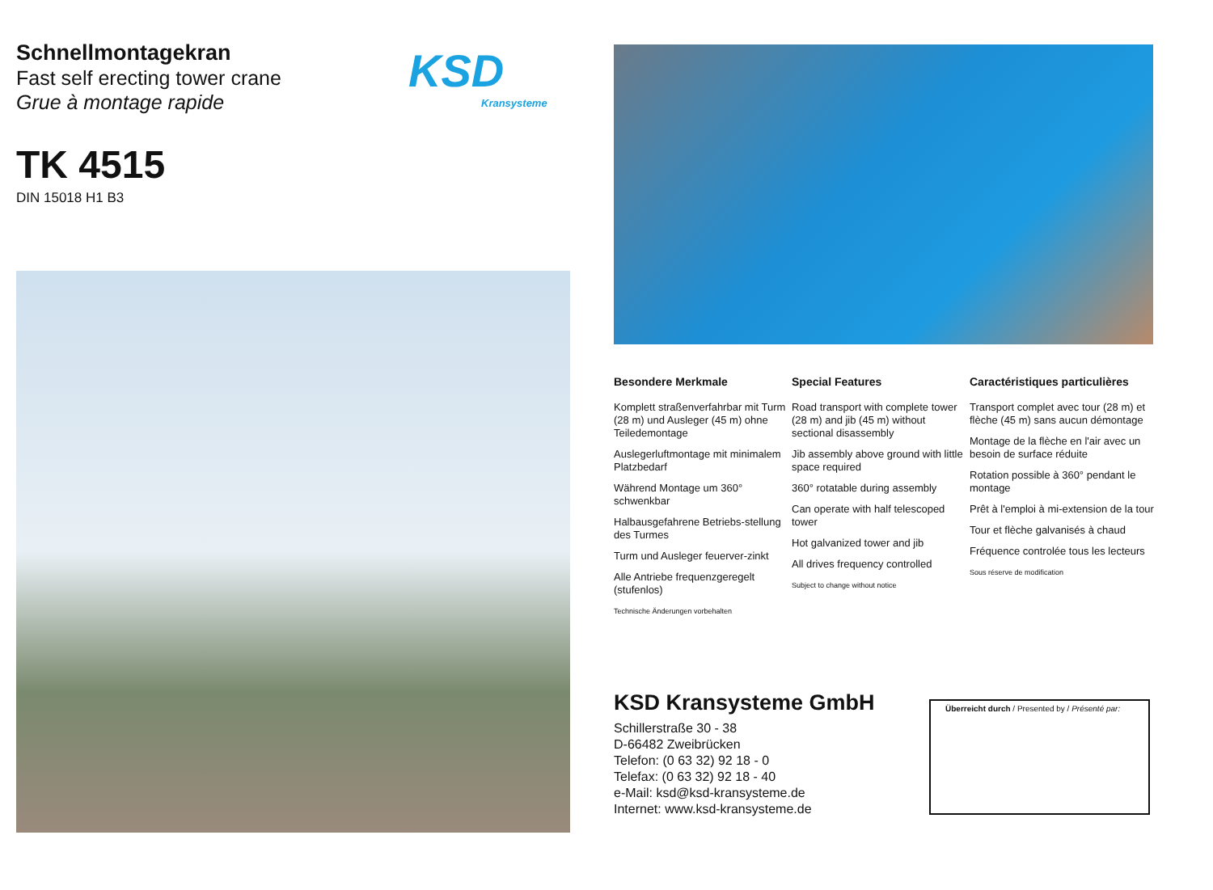Schnellmontagekran
Fast self erecting tower crane
Grue à montage rapide
TK 4515
DIN 15018 H1 B3
KSD
Kransysteme
Besondere Merkmale
Komplett straßenverfahrbar mit Turm (28 m) und Ausleger (45 m) ohne Teiledemontage
Auslegerluftmontage mit minimalem Platzbedarf
Während Montage um 360° schwenkbar
Halbausgefahrene Betriebs-stellung des Turmes
Turm und Ausleger feuerver-zinkt
Alle Antriebe frequenzgeregelt (stufenlos)
Technische Änderungen vorbehalten
Special Features
Road transport with complete tower (28 m) and jib (45 m) without sectional disassembly
Jib assembly above ground with little space required
360° rotatable during assembly
Can operate with half telescoped tower
Hot galvanized tower and jib
All drives frequency controlled
Subject to change without notice
Caractéristiques particulières
Transport complet avec tour (28 m) et flèche (45 m) sans aucun démontage
Montage de la flèche en l'air avec un besoin de surface réduite
Rotation possible à 360° pendant le montage
Prêt à l'emploi à mi-extension de la tour
Tour et flèche galvanisés à chaud
Fréquence controlée tous les lecteurs
Sous réserve de modification
KSD Kransysteme GmbH
Schillerstraße 30 - 38
D-66482 Zweibrücken
Telefon: (0 63 32) 92 18 - 0
Telefax: (0 63 32) 92 18 - 40
e-Mail: ksd@ksd-kransysteme.de
Internet: www.ksd-kransysteme.de
Überreicht durch / Presented by / Présenté par: